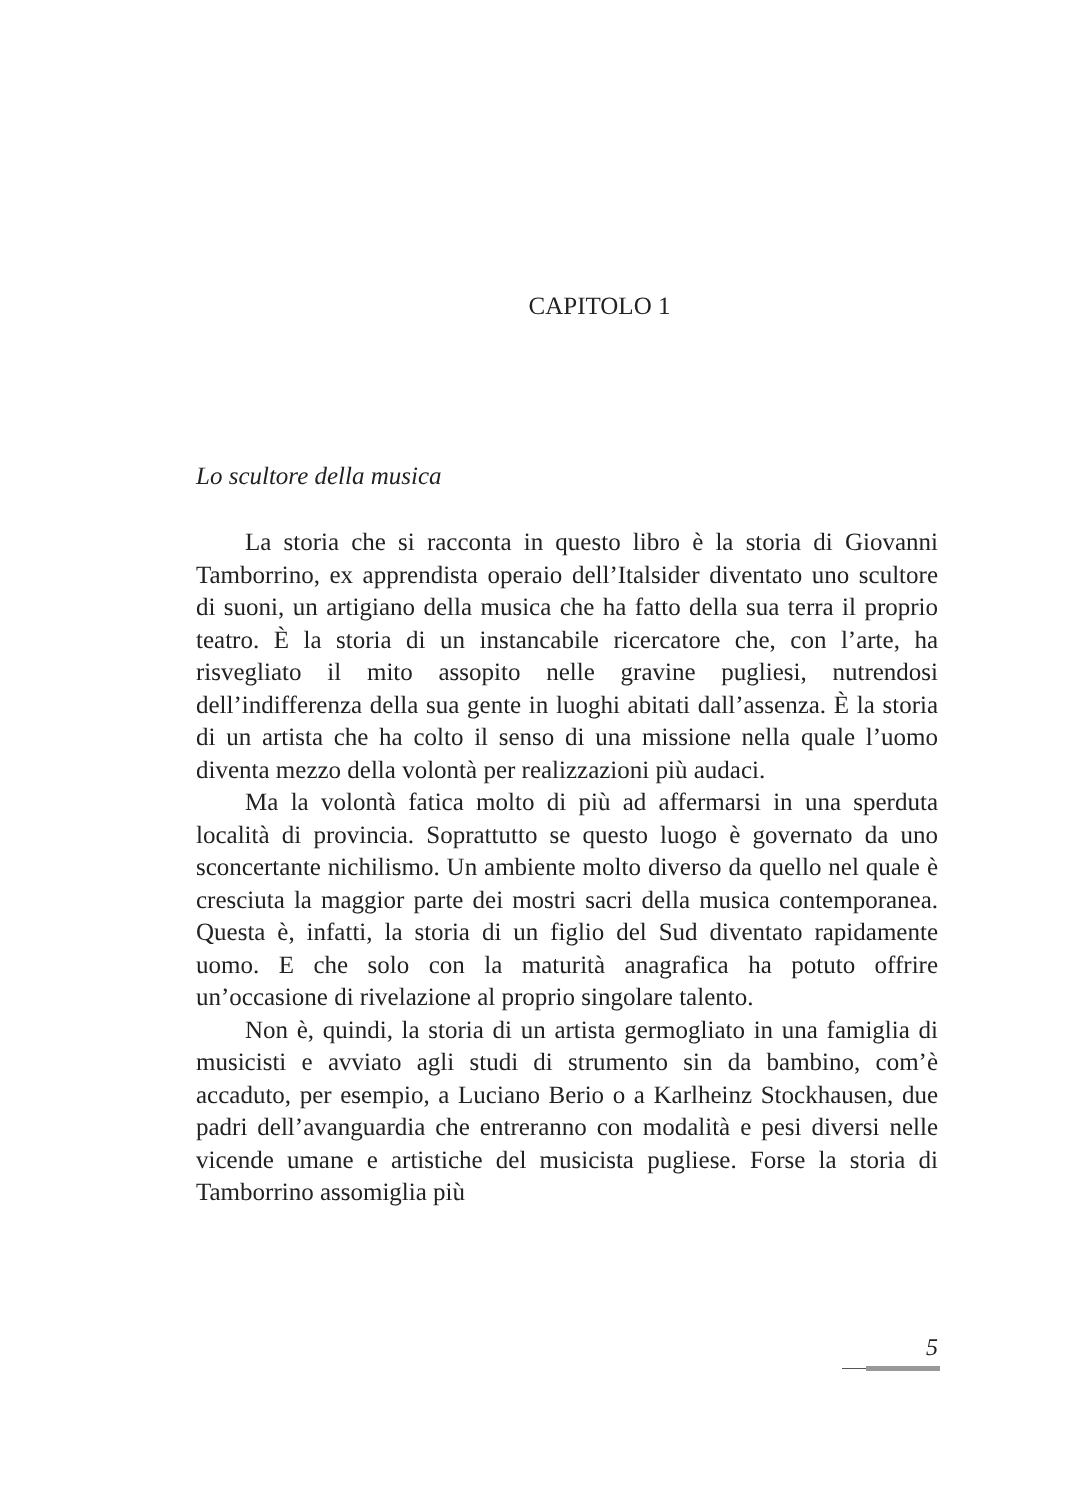CAPITOLO 1
Lo scultore della musica
La storia che si racconta in questo libro è la storia di Giovanni Tamborrino, ex apprendista operaio dell’Italsider diventato uno scultore di suoni, un artigiano della musica che ha fatto della sua terra il proprio teatro. È la storia di un instancabile ricercatore che, con l’arte, ha risvegliato il mito assopito nelle gravine pugliesi, nutrendosi dell’indifferenza della sua gente in luoghi abitati dall’assenza. È la storia di un artista che ha colto il senso di una missione nella quale l’uomo diventa mezzo della volontà per realizzazioni più audaci.
Ma la volontà fatica molto di più ad affermarsi in una sperduta località di provincia. Soprattutto se questo luogo è governato da uno sconcertante nichilismo. Un ambiente molto diverso da quello nel quale è cresciuta la maggior parte dei mostri sacri della musica contemporanea. Questa è, infatti, la storia di un figlio del Sud diventato rapidamente uomo. E che solo con la maturità anagrafica ha potuto offrire un’occasione di rivelazione al proprio singolare talento.
Non è, quindi, la storia di un artista germogliato in una famiglia di musicisti e avviato agli studi di strumento sin da bambino, com’è accaduto, per esempio, a Luciano Berio o a Karlheinz Stockhausen, due padri dell’avanguardia che entreranno con modalità e pesi diversi nelle vicende umane e artistiche del musicista pugliese. Forse la storia di Tamborrino assomiglia più
5